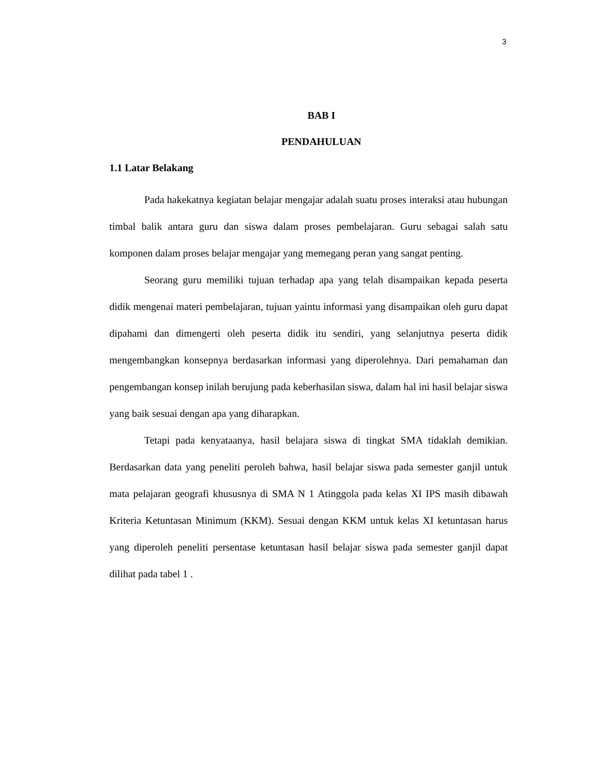3
BAB I
PENDAHULUAN
1.1 Latar Belakang
Pada hakekatnya kegiatan belajar mengajar adalah suatu proses interaksi atau hubungan timbal balik antara guru dan siswa dalam proses pembelajaran. Guru sebagai salah satu komponen dalam proses belajar mengajar yang memegang peran yang sangat penting.
Seorang guru memiliki tujuan terhadap apa yang telah disampaikan kepada peserta didik mengenai materi pembelajaran, tujuan yaintu informasi yang disampaikan oleh guru dapat dipahami dan dimengerti oleh peserta didik itu sendiri, yang selanjutnya peserta didik mengembangkan konsepnya berdasarkan informasi yang diperolehnya. Dari pemahaman dan pengembangan konsep inilah berujung pada keberhasilan siswa, dalam hal ini hasil belajar siswa yang baik sesuai dengan apa yang diharapkan.
Tetapi pada kenyataanya, hasil belajara siswa di tingkat SMA tidaklah demikian. Berdasarkan data yang peneliti peroleh bahwa, hasil belajar siswa pada semester ganjil untuk mata pelajaran geografi khususnya di SMA N 1 Atinggola pada kelas XI IPS masih dibawah Kriteria Ketuntasan Minimum (KKM). Sesuai dengan KKM untuk kelas XI ketuntasan harus yang diperoleh peneliti persentase ketuntasan hasil belajar siswa pada semester ganjil dapat dilihat pada tabel 1 .